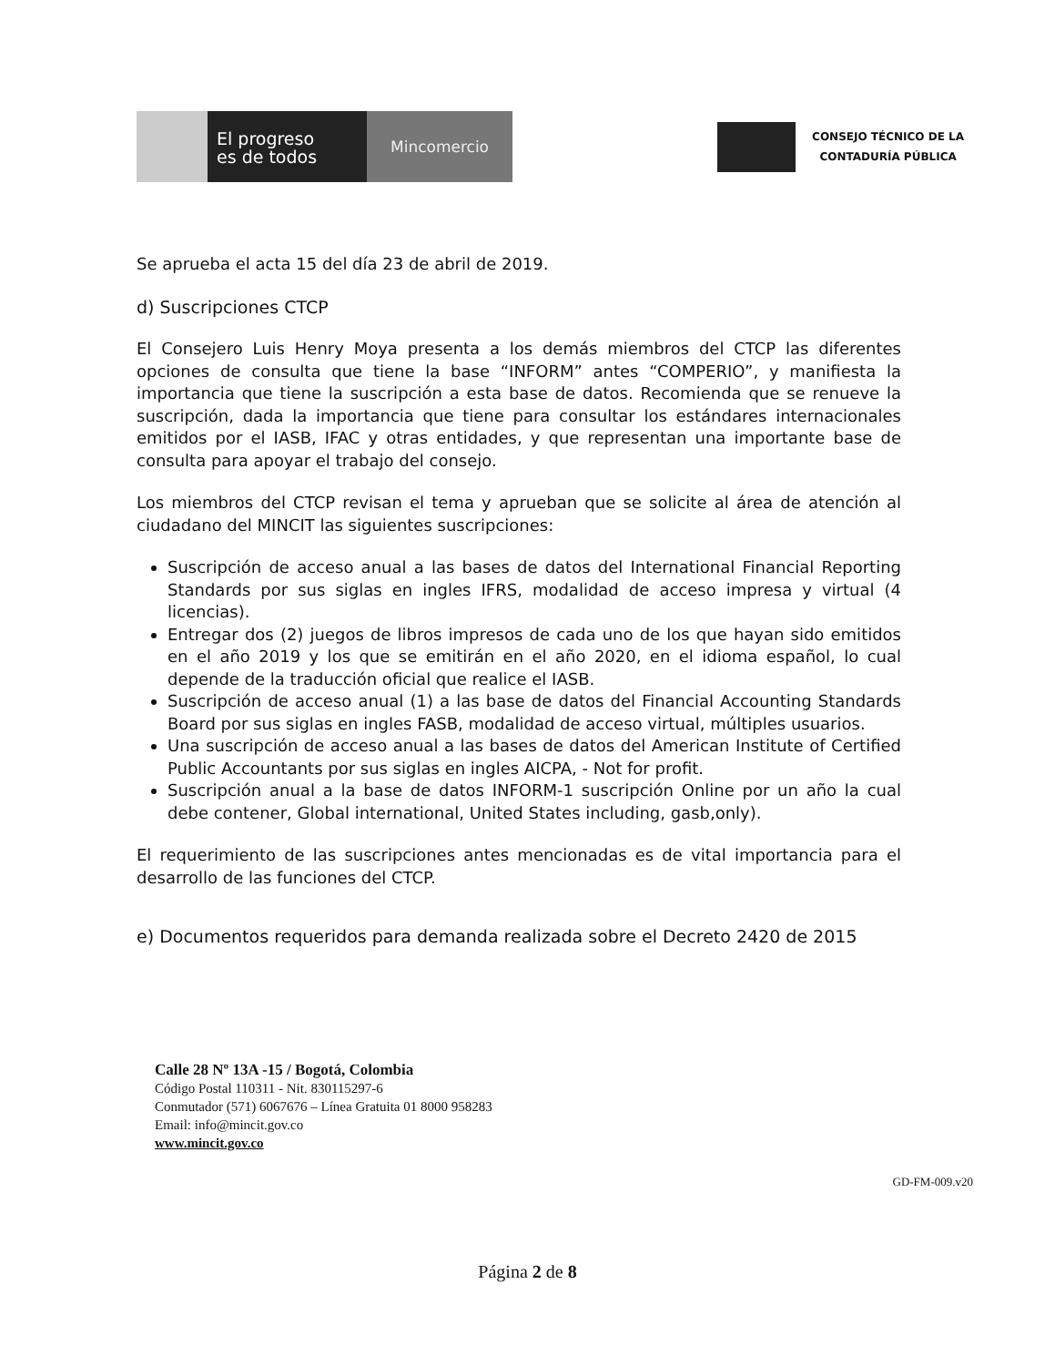El progreso
es de todos
Mincomercio
CONSEJO TÉCNICO DE LA
CONTADURÍA PÚBLICA
Se aprueba el acta 15 del día 23 de abril de 2019.
d) Suscripciones CTCP
El Consejero Luis Henry Moya presenta a los demás miembros del CTCP las diferentes opciones de consulta que tiene la base “INFORM” antes “COMPERIO”, y manifiesta la importancia que tiene la suscripción a esta base de datos. Recomienda que se renueve la suscripción, dada la importancia que tiene para consultar los estándares internacionales emitidos por el IASB, IFAC y otras entidades, y que representan una importante base de consulta para apoyar el trabajo del consejo.
Los miembros del CTCP revisan el tema y aprueban que se solicite al área de atención al ciudadano del MINCIT las siguientes suscripciones:
Suscripción de acceso anual a las bases de datos del International Financial Reporting Standards por sus siglas en ingles IFRS, modalidad de acceso impresa y virtual (4 licencias).
Entregar dos (2) juegos de libros impresos de cada uno de los que hayan sido emitidos en el año 2019 y los que se emitirán en el año 2020, en el idioma español, lo cual depende de la traducción oficial que realice el IASB.
Suscripción de acceso anual (1) a las base de datos del Financial Accounting Standards Board por sus siglas en ingles FASB, modalidad de acceso virtual, múltiples usuarios.
Una suscripción de acceso anual a las bases de datos del American Institute of Certified Public Accountants por sus siglas en ingles AICPA, - Not for profit.
Suscripción anual a la base de datos INFORM-1 suscripción Online por un año la cual debe contener, Global international, United States including, gasb,only).
El requerimiento de las suscripciones antes mencionadas es de vital importancia para el desarrollo de las funciones del CTCP.
e) Documentos requeridos para demanda realizada sobre el Decreto 2420 de 2015
Calle 28 Nº 13A -15 / Bogotá, Colombia
Código Postal 110311 - Nit. 830115297-6
Conmutador (571) 6067676 – Línea Gratuita 01 8000 958283
Email: info@mincit.gov.co
www.mincit.gov.co
GD-FM-009.v20
Página 2 de 8